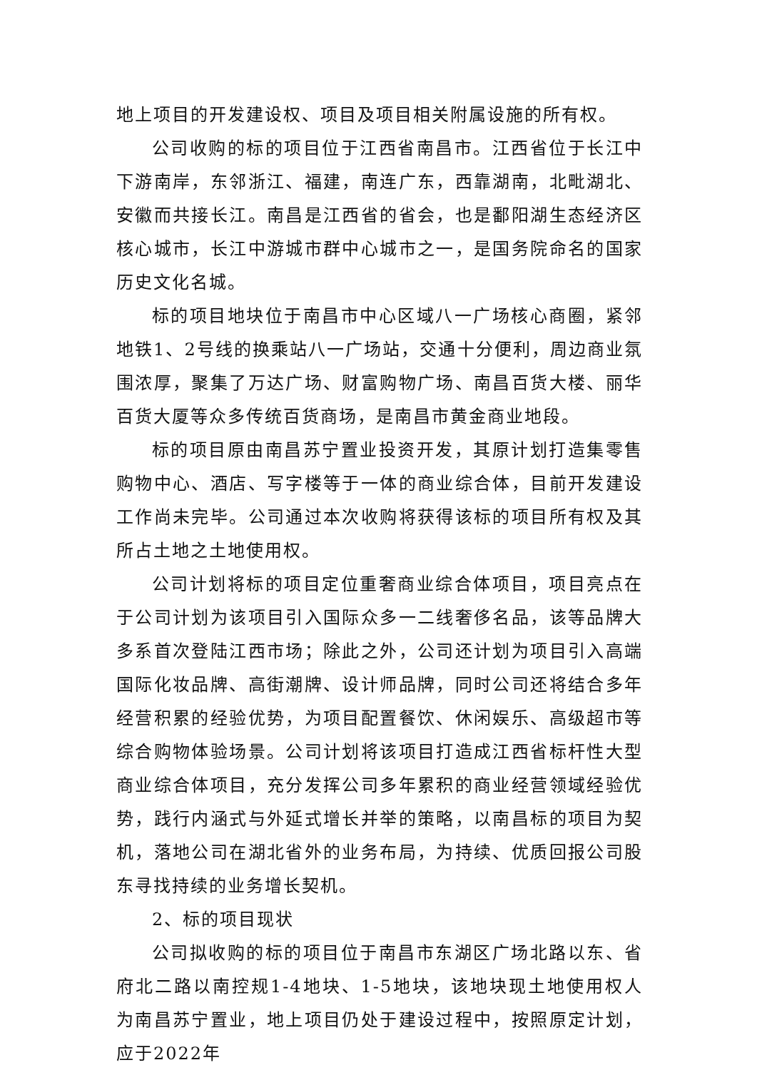地上项目的开发建设权、项目及项目相关附属设施的所有权。
公司收购的标的项目位于江西省南昌市。江西省位于长江中下游南岸，东邻浙江、福建，南连广东，西靠湖南，北毗湖北、安徽而共接长江。南昌是江西省的省会，也是鄱阳湖生态经济区核心城市，长江中游城市群中心城市之一，是国务院命名的国家历史文化名城。
标的项目地块位于南昌市中心区域八一广场核心商圈，紧邻地铁1、2号线的换乘站八一广场站，交通十分便利，周边商业氛围浓厚，聚集了万达广场、财富购物广场、南昌百货大楼、丽华百货大厦等众多传统百货商场，是南昌市黄金商业地段。
标的项目原由南昌苏宁置业投资开发，其原计划打造集零售购物中心、酒店、写字楼等于一体的商业综合体，目前开发建设工作尚未完毕。公司通过本次收购将获得该标的项目所有权及其所占土地之土地使用权。
公司计划将标的项目定位重奢商业综合体项目，项目亮点在于公司计划为该项目引入国际众多一二线奢侈名品，该等品牌大多系首次登陆江西市场；除此之外，公司还计划为项目引入高端国际化妆品牌、高街潮牌、设计师品牌，同时公司还将结合多年经营积累的经验优势，为项目配置餐饮、休闲娱乐、高级超市等综合购物体验场景。公司计划将该项目打造成江西省标杆性大型商业综合体项目，充分发挥公司多年累积的商业经营领域经验优势，践行内涵式与外延式增长并举的策略，以南昌标的项目为契机，落地公司在湖北省外的业务布局，为持续、优质回报公司股东寻找持续的业务增长契机。
2、标的项目现状
公司拟收购的标的项目位于南昌市东湖区广场北路以东、省府北二路以南控规1-4地块、1-5地块，该地块现土地使用权人为南昌苏宁置业，地上项目仍处于建设过程中，按照原定计划，应于2022年